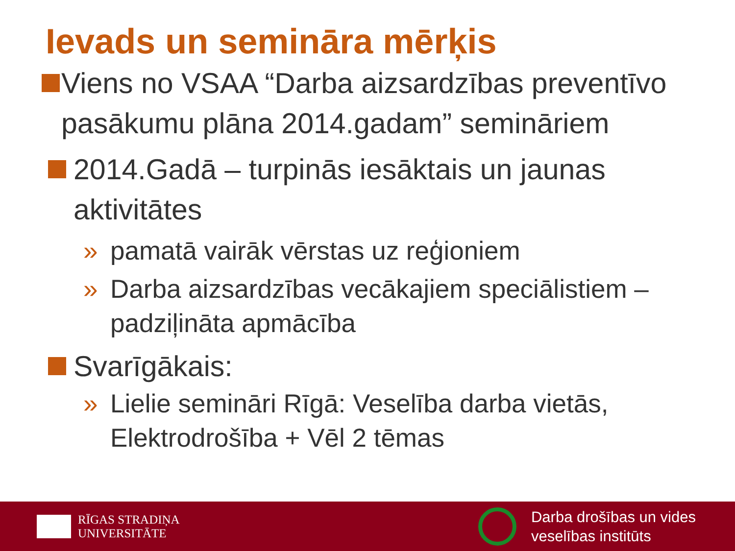Ievads un semināra mērķis
Viens no VSAA “Darba aizsardzības preventīvo pasākumu plāna 2014.gadam” semināriem
2014.Gadā – turpinās iesāktais un jaunas aktivitātes
» pamatā vairāk vērstas uz reģioniem
» Darba aizsardzības vecākajiem speciālistiem – padziļināta apmācība
Svarīgākais:
» Lielie semināri Rīgā: Veselība darba vietās, Elektrodrošība + Vēl 2 tēmas
RĪGAS STRADIŅA
UNIVERSITĀTE
Darba drošības un vides
veselības institūts